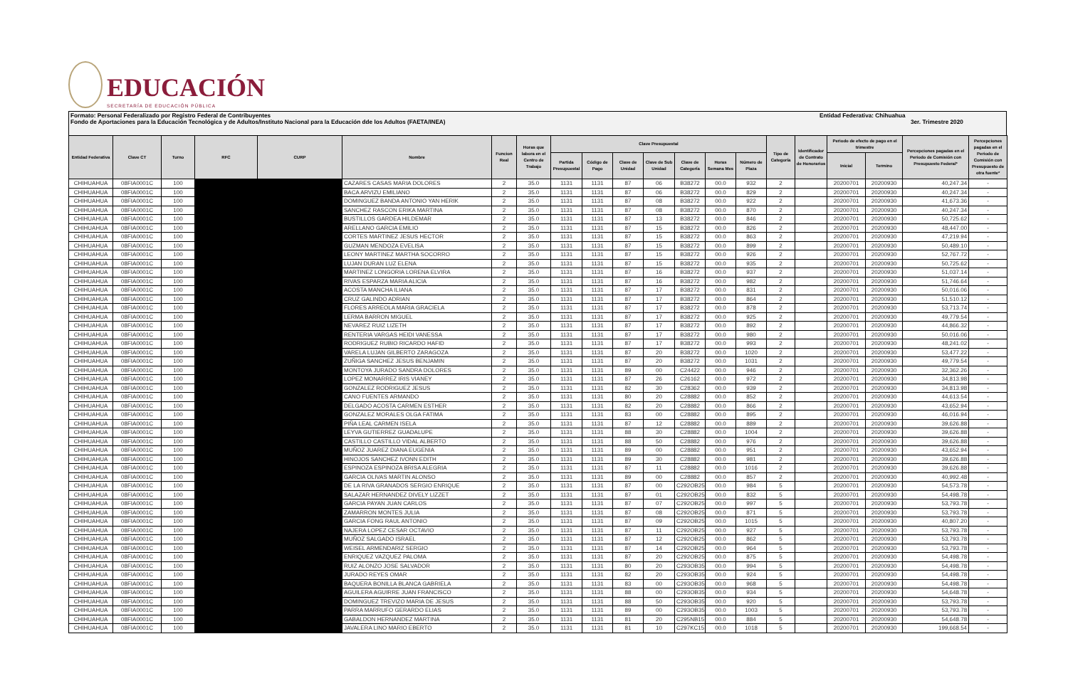EDUCACIÓN
SECRETARÍA DE EDUCACIÓN PÚBLICA
Formato: Personal Federalizado por Registro Federal de Contribuyentes
Fondo de Aportaciones para la Educación Tecnológica y de Adultos/Instituto Nacional para la Educación dde los Adultos (FAETA/INEA)
Entidad Federativa: Chihuahua
3er. Trimestre 2020
| Entidad Federativa | Clave CT | Turno | RFC | CURP | Nombre | Funcion Real | Horas que labora en el Centro de Trabajo | Clave Presupuestal | | | | | | | Tipo de Categoría | Identificador de Contrato de Honorarios | Periodo de efecto de pago en el trimestre | | Percepciones pagadas en el Periodo de Comisión con Presupuesto Federal* | Percepciones pagadas en el Periodo de Comisión con Presupuesto de otra fuente* |
| --- | --- | --- | --- | --- | --- | --- | --- | --- | --- | --- | --- | --- | --- | --- | --- | --- | --- | --- | --- | --- |
| | | | | | | | | Partida Presupuestal | Código de Pago | Clave de Unidad | Clave de Sub Unidad | Clave de Categoría | Horas Semana Mes | Número de Plaza | | | Inicial | Termino | | |
| CHIHUAHUA | 08FIA0001C | 100 | | | CAZARES CASAS MARIA DOLORES | 2 | 35.0 | 1131 | 1131 | 87 | 06 | B38272 | 00.0 | 932 | 2 | | 20200701 | 20200930 | 40,247.34 | - |
| CHIHUAHUA | 08FIA0001C | 100 | | | BACA ARVIZU EMILIANO | 2 | 35.0 | 1131 | 1131 | 87 | 06 | B38272 | 00.0 | 829 | 2 | | 20200701 | 20200930 | 40,247.34 | - |
| CHIHUAHUA | 08FIA0001C | 100 | | | DOMINGUEZ BANDA ANTONIO YAN HERIK | 2 | 35.0 | 1131 | 1131 | 87 | 08 | B38272 | 00.0 | 922 | 2 | | 20200701 | 20200930 | 41,673.36 | - |
| CHIHUAHUA | 08FIA0001C | 100 | | | SANCHEZ RASCON ERIKA MARTINA | 2 | 35.0 | 1131 | 1131 | 87 | 08 | B38272 | 00.0 | 870 | 2 | | 20200701 | 20200930 | 40,247.34 | - |
| CHIHUAHUA | 08FIA0001C | 100 | | | BUSTILLOS GARDEA HILDEMAR | 2 | 35.0 | 1131 | 1131 | 87 | 13 | B38272 | 00.0 | 846 | 2 | | 20200701 | 20200930 | 50,725.62 | - |
| CHIHUAHUA | 08FIA0001C | 100 | | | ARELLANO GARCIA EMILIO | 2 | 35.0 | 1131 | 1131 | 87 | 15 | B38272 | 00.0 | 826 | 2 | | 20200701 | 20200930 | 48,447.00 | - |
| CHIHUAHUA | 08FIA0001C | 100 | | | CORTES MARTINEZ JESUS HECTOR | 2 | 35.0 | 1131 | 1131 | 87 | 15 | B38272 | 00.0 | 863 | 2 | | 20200701 | 20200930 | 47,219.94 | - |
| CHIHUAHUA | 08FIA0001C | 100 | | | GUZMAN MENDOZA EVELISA | 2 | 35.0 | 1131 | 1131 | 87 | 15 | B38272 | 00.0 | 899 | 2 | | 20200701 | 20200930 | 50,489.10 | - |
| CHIHUAHUA | 08FIA0001C | 100 | | | LEONY MARTINEZ MARTHA SOCORRO | 2 | 35.0 | 1131 | 1131 | 87 | 15 | B38272 | 00.0 | 926 | 2 | | 20200701 | 20200930 | 52,767.72 | - |
| CHIHUAHUA | 08FIA0001C | 100 | | | LUJAN DURAN LUZ ELENA | 2 | 35.0 | 1131 | 1131 | 87 | 15 | B38272 | 00.0 | 935 | 2 | | 20200701 | 20200930 | 50,725.62 | - |
| CHIHUAHUA | 08FIA0001C | 100 | | | MARTINEZ LONGORIA LORENA ELVIRA | 2 | 35.0 | 1131 | 1131 | 87 | 16 | B38272 | 00.0 | 937 | 2 | | 20200701 | 20200930 | 51,037.14 | - |
| CHIHUAHUA | 08FIA0001C | 100 | | | RIVAS ESPARZA MARIA ALICIA | 2 | 35.0 | 1131 | 1131 | 87 | 16 | B38272 | 00.0 | 982 | 2 | | 20200701 | 20200930 | 51,746.64 | - |
| CHIHUAHUA | 08FIA0001C | 100 | | | ACOSTA MANCHA ILIANA | 2 | 35.0 | 1131 | 1131 | 87 | 17 | B38272 | 00.0 | 831 | 2 | | 20200701 | 20200930 | 50,016.06 | - |
| CHIHUAHUA | 08FIA0001C | 100 | | | CRUZ GALINDO ADRIAN | 2 | 35.0 | 1131 | 1131 | 87 | 17 | B38272 | 00.0 | 864 | 2 | | 20200701 | 20200930 | 51,510.12 | - |
| CHIHUAHUA | 08FIA0001C | 100 | | | FLORES ARREOLA MARIA GRACIELA | 2 | 35.0 | 1131 | 1131 | 87 | 17 | B38272 | 00.0 | 878 | 2 | | 20200701 | 20200930 | 53,713.74 | - |
| CHIHUAHUA | 08FIA0001C | 100 | | | LERMA BARRON MIGUEL | 2 | 35.0 | 1131 | 1131 | 87 | 17 | B38272 | 00.0 | 925 | 2 | | 20200701 | 20200930 | 49,779.54 | - |
| CHIHUAHUA | 08FIA0001C | 100 | | | NEVAREZ RUIZ LIZETH | 2 | 35.0 | 1131 | 1131 | 87 | 17 | B38272 | 00.0 | 892 | 2 | | 20200701 | 20200930 | 44,866.32 | - |
| CHIHUAHUA | 08FIA0001C | 100 | | | RENTERIA VARGAS HEIDI VANESSA | 2 | 35.0 | 1131 | 1131 | 87 | 17 | B38272 | 00.0 | 980 | 2 | | 20200701 | 20200930 | 50,016.06 | - |
| CHIHUAHUA | 08FIA0001C | 100 | | | RODRIGUEZ RUBIO RICARDO HAFID | 2 | 35.0 | 1131 | 1131 | 87 | 17 | B38272 | 00.0 | 993 | 2 | | 20200701 | 20200930 | 48,241.02 | - |
| CHIHUAHUA | 08FIA0001C | 100 | | | VARELA LUJAN GILBERTO ZARAGOZA | 2 | 35.0 | 1131 | 1131 | 87 | 20 | B38272 | 00.0 | 1020 | 2 | | 20200701 | 20200930 | 53,477.22 | - |
| CHIHUAHUA | 08FIA0001C | 100 | | | ZUÑIGA SANCHEZ JESUS BENJAMIN | 2 | 35.0 | 1131 | 1131 | 87 | 20 | B38272 | 00.0 | 1031 | 2 | | 20200701 | 20200930 | 49,779.54 | - |
| CHIHUAHUA | 08FIA0001C | 100 | | | MONTOYA JURADO SANDRA DOLORES | 2 | 35.0 | 1131 | 1131 | 89 | 00 | C24422 | 00.0 | 946 | 2 | | 20200701 | 20200930 | 32,362.26 | - |
| CHIHUAHUA | 08FIA0001C | 100 | | | LOPEZ MONARREZ IRIS VIANEY | 2 | 35.0 | 1131 | 1131 | 87 | 26 | C26162 | 00.0 | 972 | 2 | | 20200701 | 20200930 | 34,813.98 | - |
| CHIHUAHUA | 08FIA0001C | 100 | | | GONZALEZ RODRIGUEZ JESUS | 2 | 35.0 | 1131 | 1131 | 82 | 30 | C28362 | 00.0 | 939 | 2 | | 20200701 | 20200930 | 34,813.98 | - |
| CHIHUAHUA | 08FIA0001C | 100 | | | CANO FUENTES ARMANDO | 2 | 35.0 | 1131 | 1131 | 80 | 20 | C28882 | 00.0 | 852 | 2 | | 20200701 | 20200930 | 44,613.54 | - |
| CHIHUAHUA | 08FIA0001C | 100 | | | DELGADO ACOSTA CARMEN ESTHER | 2 | 35.0 | 1131 | 1131 | 82 | 20 | C28882 | 00.0 | 866 | 2 | | 20200701 | 20200930 | 43,652.94 | - |
| CHIHUAHUA | 08FIA0001C | 100 | | | GONZALEZ MORALES OLGA FATIMA | 2 | 35.0 | 1131 | 1131 | 83 | 00 | C28882 | 00.0 | 895 | 2 | | 20200701 | 20200930 | 46,016.94 | - |
| CHIHUAHUA | 08FIA0001C | 100 | | | PIÑA LEAL CARMEN ISELA | 2 | 35.0 | 1131 | 1131 | 87 | 12 | C28882 | 00.0 | 889 | 2 | | 20200701 | 20200930 | 39,626.88 | - |
| CHIHUAHUA | 08FIA0001C | 100 | | | LEYVA GUTIERREZ GUADALUPE | 2 | 35.0 | 1131 | 1131 | 88 | 30 | C28882 | 00.0 | 1004 | 2 | | 20200701 | 20200930 | 39,626.88 | - |
| CHIHUAHUA | 08FIA0001C | 100 | | | CASTILLO CASTILLO VIDAL ALBERTO | 2 | 35.0 | 1131 | 1131 | 88 | 50 | C28882 | 00.0 | 976 | 2 | | 20200701 | 20200930 | 39,626.88 | - |
| CHIHUAHUA | 08FIA0001C | 100 | | | MUÑOZ JUAREZ DIANA EUGENIA | 2 | 35.0 | 1131 | 1131 | 89 | 00 | C28882 | 00.0 | 951 | 2 | | 20200701 | 20200930 | 43,652.94 | - |
| CHIHUAHUA | 08FIA0001C | 100 | | | HINOJOS SANCHEZ IVONN EDITH | 2 | 35.0 | 1131 | 1131 | 89 | 30 | C28882 | 00.0 | 981 | 2 | | 20200701 | 20200930 | 39,626.88 | - |
| CHIHUAHUA | 08FIA0001C | 100 | | | ESPINOZA ESPINOZA BRISA ALEGRIA | 2 | 35.0 | 1131 | 1131 | 87 | 11 | C28882 | 00.0 | 1016 | 2 | | 20200701 | 20200930 | 39,626.88 | - |
| CHIHUAHUA | 08FIA0001C | 100 | | | GARCIA OLIVAS MARTIN ALONSO | 2 | 35.0 | 1131 | 1131 | 89 | 00 | C28882 | 00.0 | 857 | 2 | | 20200701 | 20200930 | 40,992.48 | - |
| CHIHUAHUA | 08FIA0001C | 100 | | | DE LA RIVA GRANADOS SERGIO ENRIQUE | 2 | 35.0 | 1131 | 1131 | 87 | 00 | C292OB25 | 00.0 | 984 | 5 | | 20200701 | 20200930 | 54,573.78 | - |
| CHIHUAHUA | 08FIA0001C | 100 | | | SALAZAR HERNANDEZ DIVELY LIZZET | 2 | 35.0 | 1131 | 1131 | 87 | 01 | C292OB25 | 00.0 | 832 | 5 | | 20200701 | 20200930 | 54,498.78 | - |
| CHIHUAHUA | 08FIA0001C | 100 | | | GARCIA PAYAN JUAN CARLOS | 2 | 35.0 | 1131 | 1131 | 87 | 07 | C292OB25 | 00.0 | 997 | 5 | | 20200701 | 20200930 | 53,793.78 | - |
| CHIHUAHUA | 08FIA0001C | 100 | | | ZAMARRON MONTES JULIA | 2 | 35.0 | 1131 | 1131 | 87 | 08 | C292OB25 | 00.0 | 871 | 5 | | 20200701 | 20200930 | 53,793.78 | - |
| CHIHUAHUA | 08FIA0001C | 100 | | | GARCIA FONG RAUL ANTONIO | 2 | 35.0 | 1131 | 1131 | 87 | 09 | C292OB25 | 00.0 | 1015 | 5 | | 20200701 | 20200930 | 40,807.20 | - |
| CHIHUAHUA | 08FIA0001C | 100 | | | NAJERA LOPEZ CESAR OCTAVIO | 2 | 35.0 | 1131 | 1131 | 87 | 11 | C292OB25 | 00.0 | 927 | 5 | | 20200701 | 20200930 | 53,793.78 | - |
| CHIHUAHUA | 08FIA0001C | 100 | | | MUÑOZ SALGADO ISRAEL | 2 | 35.0 | 1131 | 1131 | 87 | 12 | C292OB25 | 00.0 | 862 | 5 | | 20200701 | 20200930 | 53,793.78 | - |
| CHIHUAHUA | 08FIA0001C | 100 | | | WEISEL ARMENDARIZ SERGIO | 2 | 35.0 | 1131 | 1131 | 87 | 14 | C292OB25 | 00.0 | 964 | 5 | | 20200701 | 20200930 | 53,793.78 | - |
| CHIHUAHUA | 08FIA0001C | 100 | | | ENRIQUEZ VAZQUEZ PALOMA | 2 | 35.0 | 1131 | 1131 | 87 | 20 | C292OB25 | 00.0 | 875 | 5 | | 20200701 | 20200930 | 54,498.78 | - |
| CHIHUAHUA | 08FIA0001C | 100 | | | RUIZ ALONZO JOSE SALVADOR | 2 | 35.0 | 1131 | 1131 | 80 | 20 | C293OB35 | 00.0 | 994 | 5 | | 20200701 | 20200930 | 54,498.78 | - |
| CHIHUAHUA | 08FIA0001C | 100 | | | JURADO REYES OMAR | 2 | 35.0 | 1131 | 1131 | 82 | 20 | C293OB35 | 00.0 | 924 | 5 | | 20200701 | 20200930 | 54,498.78 | - |
| CHIHUAHUA | 08FIA0001C | 100 | | | BAQUERA BONILLA BLANCA GABRIELA | 2 | 35.0 | 1131 | 1131 | 83 | 00 | C293OB35 | 00.0 | 968 | 5 | | 20200701 | 20200930 | 54,498.78 | - |
| CHIHUAHUA | 08FIA0001C | 100 | | | AGUILERA AGUIRRE JUAN FRANCISCO | 2 | 35.0 | 1131 | 1131 | 88 | 00 | C293OB35 | 00.0 | 934 | 5 | | 20200701 | 20200930 | 54,648.78 | - |
| CHIHUAHUA | 08FIA0001C | 100 | | | DOMINGUEZ TREVIZO MARIA DE JESUS | 2 | 35.0 | 1131 | 1131 | 88 | 50 | C293OB35 | 00.0 | 920 | 5 | | 20200701 | 20200930 | 53,793.78 | - |
| CHIHUAHUA | 08FIA0001C | 100 | | | PARRA MARRUFO GERARDO ELIAS | 2 | 35.0 | 1131 | 1131 | 89 | 00 | C293OB35 | 00.0 | 1003 | 5 | | 20200701 | 20200930 | 53,793.78 | - |
| CHIHUAHUA | 08FIA0001C | 100 | | | GABALDON HERNANDEZ MARTINA | 2 | 35.0 | 1131 | 1131 | 81 | 20 | C295NB15 | 00.0 | 884 | 5 | | 20200701 | 20200930 | 54,648.78 | - |
| CHIHUAHUA | 08FIA0001C | 100 | | | JAVALERA LINO MARIO EBERTO | 2 | 35.0 | 1131 | 1131 | 81 | 10 | C297KC15 | 00.0 | 1018 | 5 | | 20200701 | 20200930 | 199,668.54 | - |